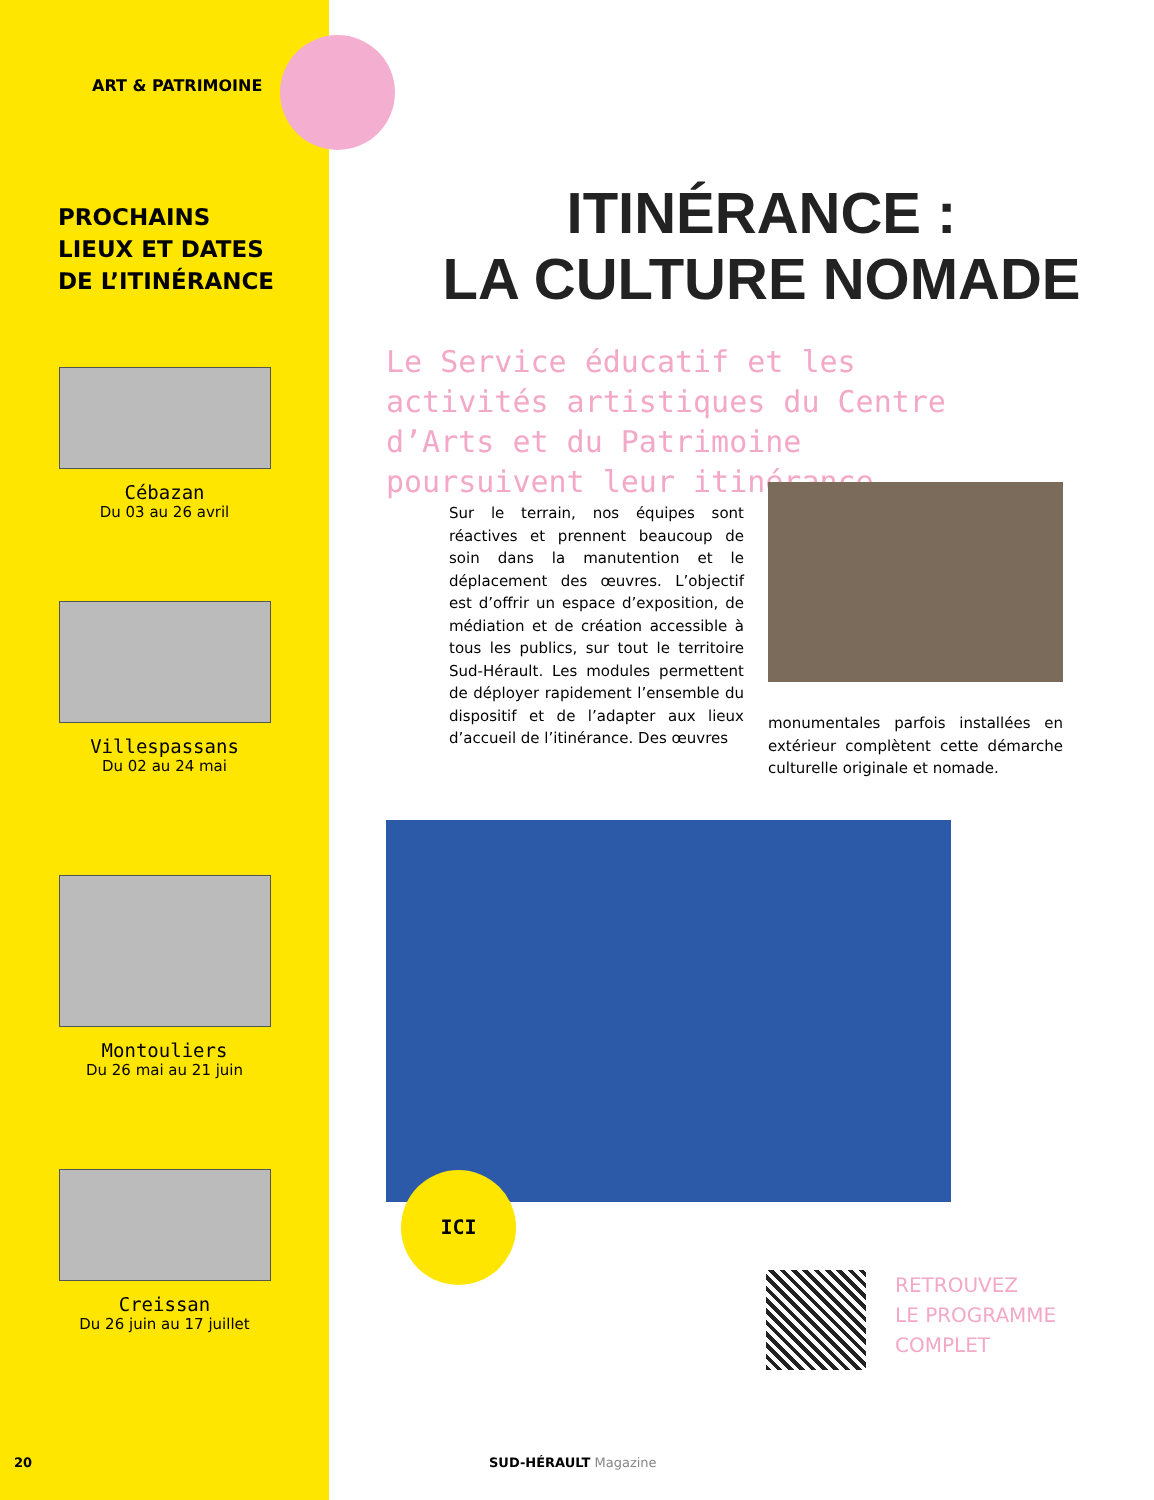ART & PATRIMOINE
PROCHAINS
LIEUX ET DATES
DE L’ITINÉRANCE
Cébazan
Du 03 au 26 avril
Villespassans
Du 02 au 24 mai
Montouliers
Du 26 mai au 21 juin
Creissan
Du 26 juin au 17 juillet
ITINÉRANCE :
LA CULTURE NOMADE
Le Service éducatif et les activités artistiques du Centre d’Arts et du Patrimoine poursuivent leur itinérance.
Sur le terrain, nos équipes sont réactives et prennent beaucoup de soin dans la manutention et le déplacement des œuvres. L’objectif est d’offrir un espace d’exposition, de médiation et de création accessible à tous les publics, sur tout le territoire Sud-Hérault. Les modules permettent de déployer rapidement l’ensemble du dispositif et de l’adapter aux lieux d’accueil de l’itinérance. Des œuvres
monumentales parfois installées en extérieur complètent cette démarche culturelle originale et nomade.
ICI
RETROUVEZ
LE PROGRAMME
COMPLET
SUD-HÉRAULT Magazine
20